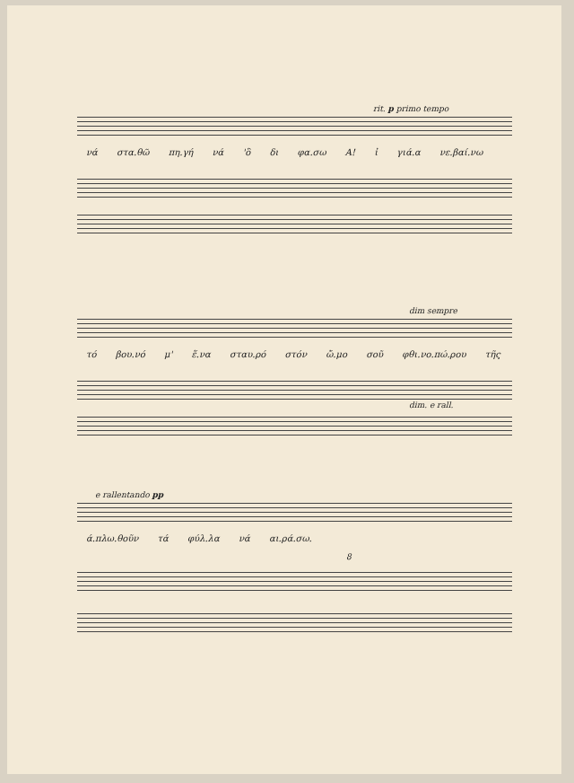rit. p primo tempo
νά στα.θῶ πη.γή νά 'ὃ δι φα.σω Α! ἰ γιά.α νε.βαί.νω
dim sempre
τό βου.νό μ' ἕ.να σταυ.ρό στόν ὤ.μο σοῦ φθι.νο.πώ.ρου τῆς
dim. e rall.
e rallentando pp
ά.πλω.θοῦν τά φύλ.λα νά αι.ρά.σω.
8